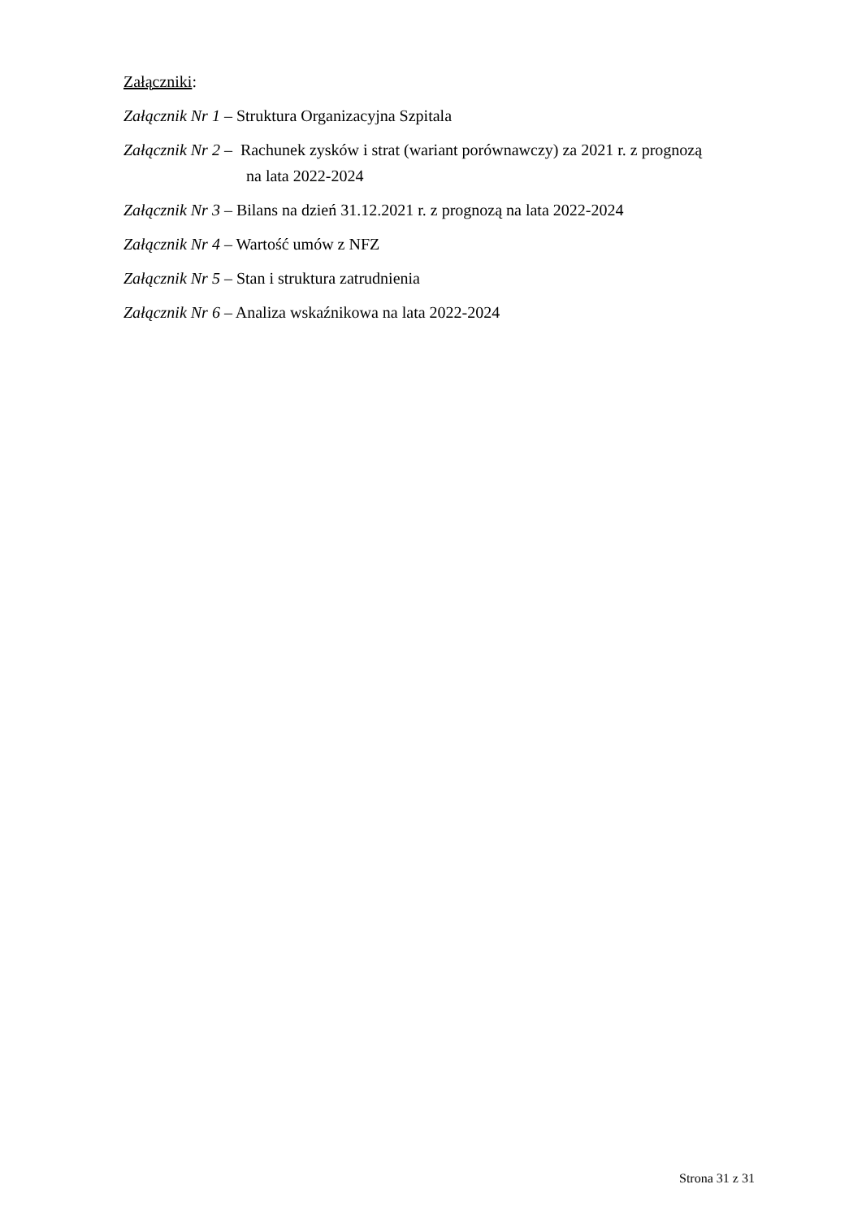Załączniki:
Załącznik Nr 1 – Struktura Organizacyjna Szpitala
Załącznik Nr 2 – Rachunek zysków i strat (wariant porównawczy) za 2021 r. z prognozą
na lata 2022-2024
Załącznik Nr 3 – Bilans na dzień 31.12.2021 r. z prognozą na lata 2022-2024
Załącznik Nr 4 – Wartość umów z NFZ
Załącznik Nr 5 – Stan i struktura zatrudnienia
Załącznik Nr 6 – Analiza wskaźnikowa na lata 2022-2024
Strona 31 z 31